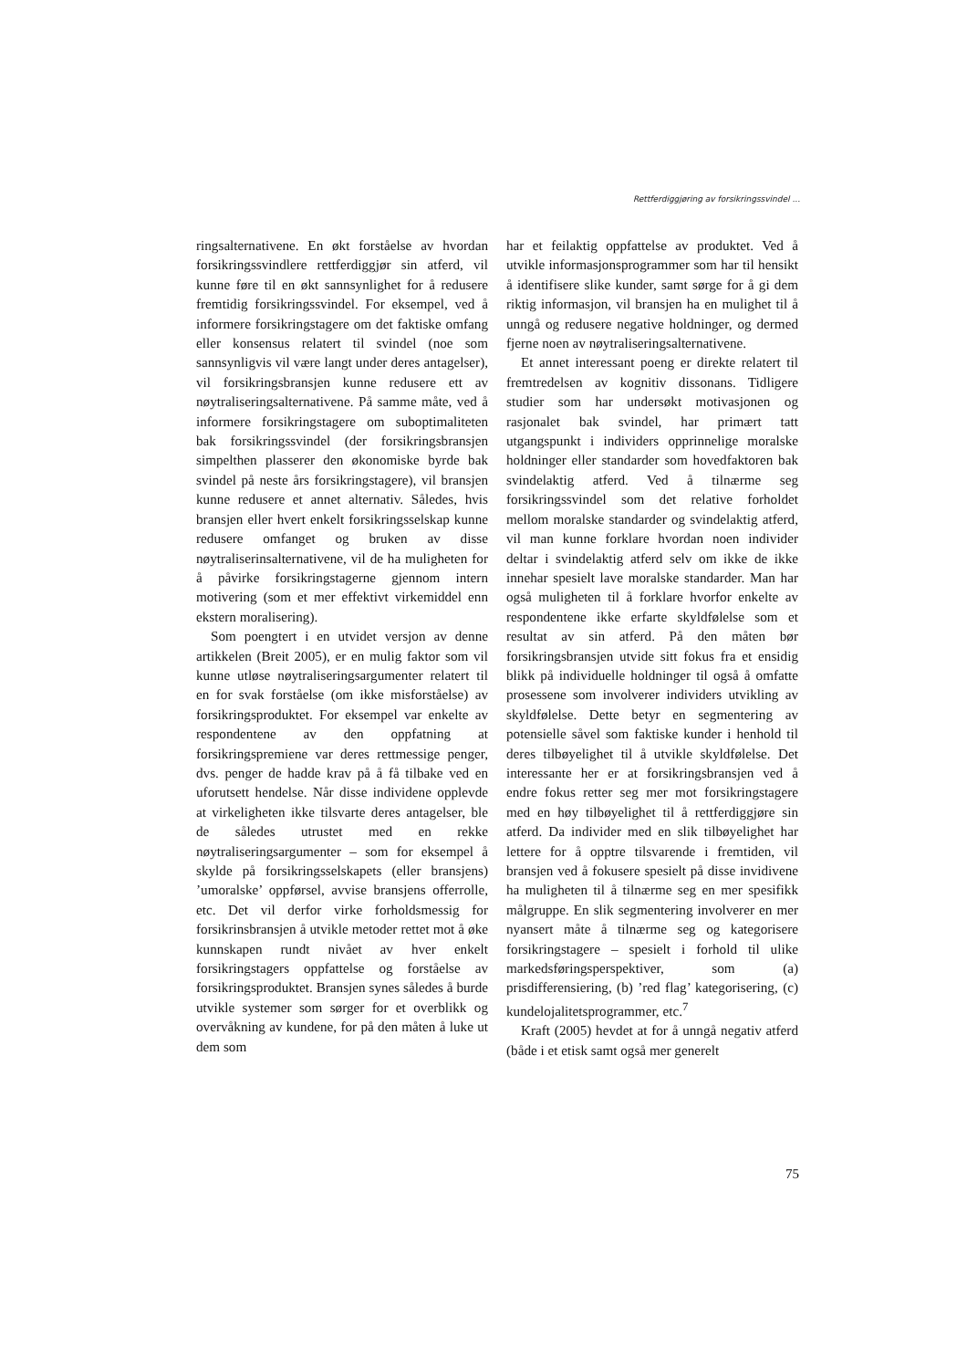Rettferdiggjøring av forsikringssvindel ...
ringsalternativene. En økt forståelse av hvordan forsikringssvindlere rettferdiggjør sin atferd, vil kunne føre til en økt sannsynlighet for å redusere fremtidig forsikringssvindel. For eksempel, ved å informere forsikringstagere om det faktiske omfang eller konsensus relatert til svindel (noe som sannsynligvis vil være langt under deres antagelser), vil forsikringsbransjen kunne redusere ett av nøytraliseringsalternativene. På samme måte, ved å informere forsikringstagere om suboptimaliteten bak forsikringssvindel (der forsikringsbransjen simpelthen plasserer den økonomiske byrde bak svindel på neste års forsikringstagere), vil bransjen kunne redusere et annet alternativ. Således, hvis bransjen eller hvert enkelt forsikringsselskap kunne redusere omfanget og bruken av disse nøytraliserinsalternativene, vil de ha muligheten for å påvirke forsikringstagerne gjennom intern motivering (som et mer effektivt virkemiddel enn ekstern moralisering).
Som poengtert i en utvidet versjon av denne artikkelen (Breit 2005), er en mulig faktor som vil kunne utløse nøytraliseringsargumenter relatert til en for svak forståelse (om ikke misforståelse) av forsikringsproduktet. For eksempel var enkelte av respondentene av den oppfatning at forsikringspremiene var deres rettmessige penger, dvs. penger de hadde krav på å få tilbake ved en uforutsett hendelse. Når disse individene opplevde at virkeligheten ikke tilsvarte deres antagelser, ble de således utrustet med en rekke nøytraliseringsargumenter – som for eksempel å skylde på forsikringsselskapets (eller bransjens) ’umoralske’ oppførsel, avvise bransjens offerrolle, etc. Det vil derfor virke forholdsmessig for forsikrinsbransjen å utvikle metoder rettet mot å øke kunnskapen rundt nivået av hver enkelt forsikringstagers oppfattelse og forståelse av forsikringsproduktet. Bransjen synes således å burde utvikle systemer som sørger for et overblikk og overvåkning av kundene, for på den måten å luke ut dem som
har et feilaktig oppfattelse av produktet. Ved å utvikle informasjonsprogrammer som har til hensikt å identifisere slike kunder, samt sørge for å gi dem riktig informasjon, vil bransjen ha en mulighet til å unngå og redusere negative holdninger, og dermed fjerne noen av nøytraliseringsalternativene.
Et annet interessant poeng er direkte relatert til fremtredelsen av kognitiv dissonans. Tidligere studier som har undersøkt motivasjonen og rasjonalet bak svindel, har primært tatt utgangspunkt i individers opprinnelige moralske holdninger eller standarder som hovedfaktoren bak svindelaktig atferd. Ved å tilnærme seg forsikringssvindel som det relative forholdet mellom moralske standarder og svindelaktig atferd, vil man kunne forklare hvordan noen individer deltar i svindelaktig atferd selv om ikke de ikke innehar spesielt lave moralske standarder. Man har også muligheten til å forklare hvorfor enkelte av respondentene ikke erfarte skyldfølelse som et resultat av sin atferd. På den måten bør forsikringsbransjen utvide sitt fokus fra et ensidig blikk på individuelle holdninger til også å omfatte prosessene som involverer individers utvikling av skyldfølelse. Dette betyr en segmentering av potensielle såvel som faktiske kunder i henhold til deres tilbøyelighet til å utvikle skyldfølelse. Det interessante her er at forsikringsbransjen ved å endre fokus retter seg mer mot forsikringstagere med en høy tilbøyelighet til å rettferdiggjøre sin atferd. Da individer med en slik tilbøyelighet har lettere for å opptre tilsvarende i fremtiden, vil bransjen ved å fokusere spesielt på disse invidivene ha muligheten til å tilnærme seg en mer spesifikk målgruppe. En slik segmentering involverer en mer nyansert måte å tilnærme seg og kategorisere forsikringstagere – spesielt i forhold til ulike markedsføringsperspektiver, som (a) prisdifferensiering, (b) ’red flag’ kategorisering, (c) kundelojalitetsprogrammer, etc.<sup>7</sup>
Kraft (2005) hevdet at for å unngå negativ atferd (både i et etisk samt også mer generelt
75